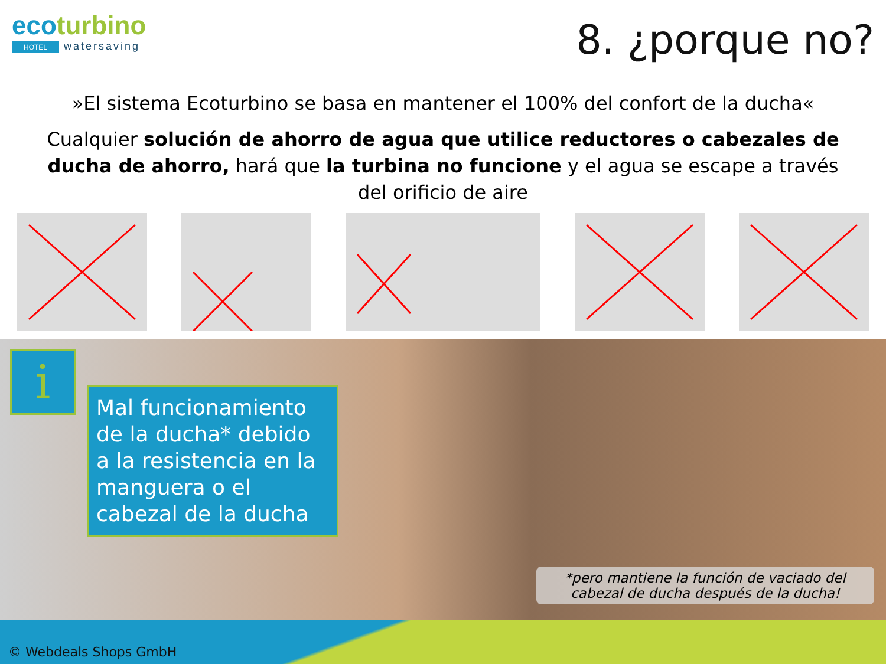ecoturbino
HOTEL watersaving
8. ¿porque no?
»El sistema Ecoturbino se basa en mantener el 100% del confort de la ducha«
Cualquier solución de ahorro de agua que utilice reductores o cabezales de ducha de ahorro, hará que la turbina no funcione y el agua se escape a través del orificio de aire
i
Mal funcionamiento de la ducha* debido a la resistencia en la manguera o el cabezal de la ducha
*pero mantiene la función de vaciado del cabezal de ducha después de la ducha!
© Webdeals Shops GmbH